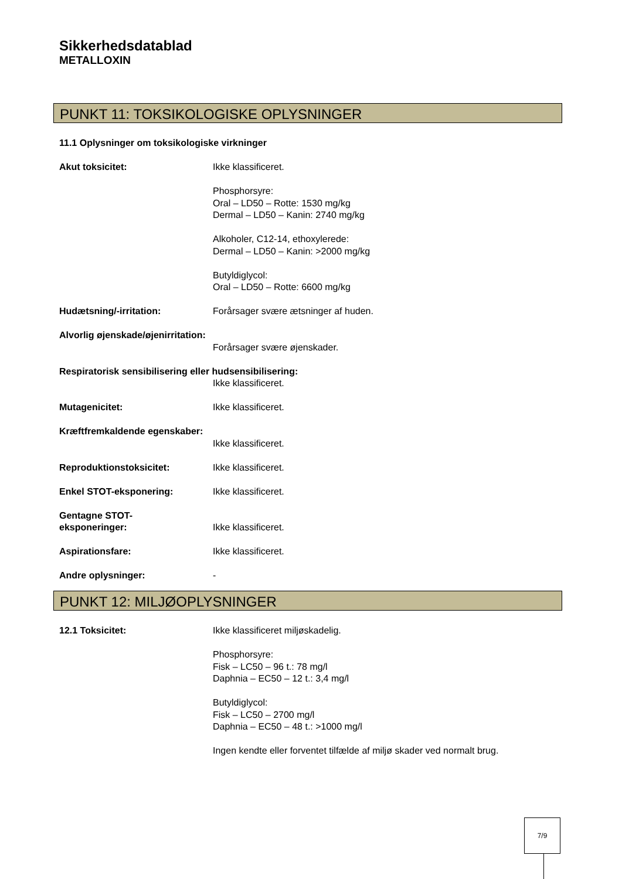Sikkerhedsdatablad
METALLOXIN
PUNKT 11: TOKSIKOLOGISKE OPLYSNINGER
11.1 Oplysninger om toksikologiske virkninger
Akut toksicitet: Ikke klassificeret.
Phosphorsyre:
Oral – LD50 – Rotte: 1530 mg/kg
Dermal – LD50 – Kanin: 2740 mg/kg
Alkoholer, C12-14, ethoxylerede:
Dermal – LD50 – Kanin: >2000 mg/kg
Butyldiglycol:
Oral – LD50 – Rotte: 6600 mg/kg
Hudætsning/-irritation: Forårsager svære ætsninger af huden.
Alvorlig øjenskade/øjenirritation:
Forårsager svære øjenskader.
Respiratorisk sensibilisering eller hudsensibilisering:
Ikke klassificeret.
Mutagenicitet: Ikke klassificeret.
Kræftfremkaldende egenskaber:
Ikke klassificeret.
Reproduktionstoksicitet: Ikke klassificeret.
Enkel STOT-eksponering: Ikke klassificeret.
Gentagne STOT-
eksponeringer:
Ikke klassificeret.
Aspirationsfare: Ikke klassificeret.
Andre oplysninger: -
PUNKT 12: MILJØOPLYSNINGER
12.1 Toksicitet: Ikke klassificeret miljøskadelig.
Phosphorsyre:
Fisk – LC50 – 96 t.: 78 mg/l
Daphnia – EC50 – 12 t.: 3,4 mg/l
Butyldiglycol:
Fisk – LC50 – 2700 mg/l
Daphnia – EC50 – 48 t.: >1000 mg/l
Ingen kendte eller forventet tilfælde af miljø skader ved normalt brug.
7/9